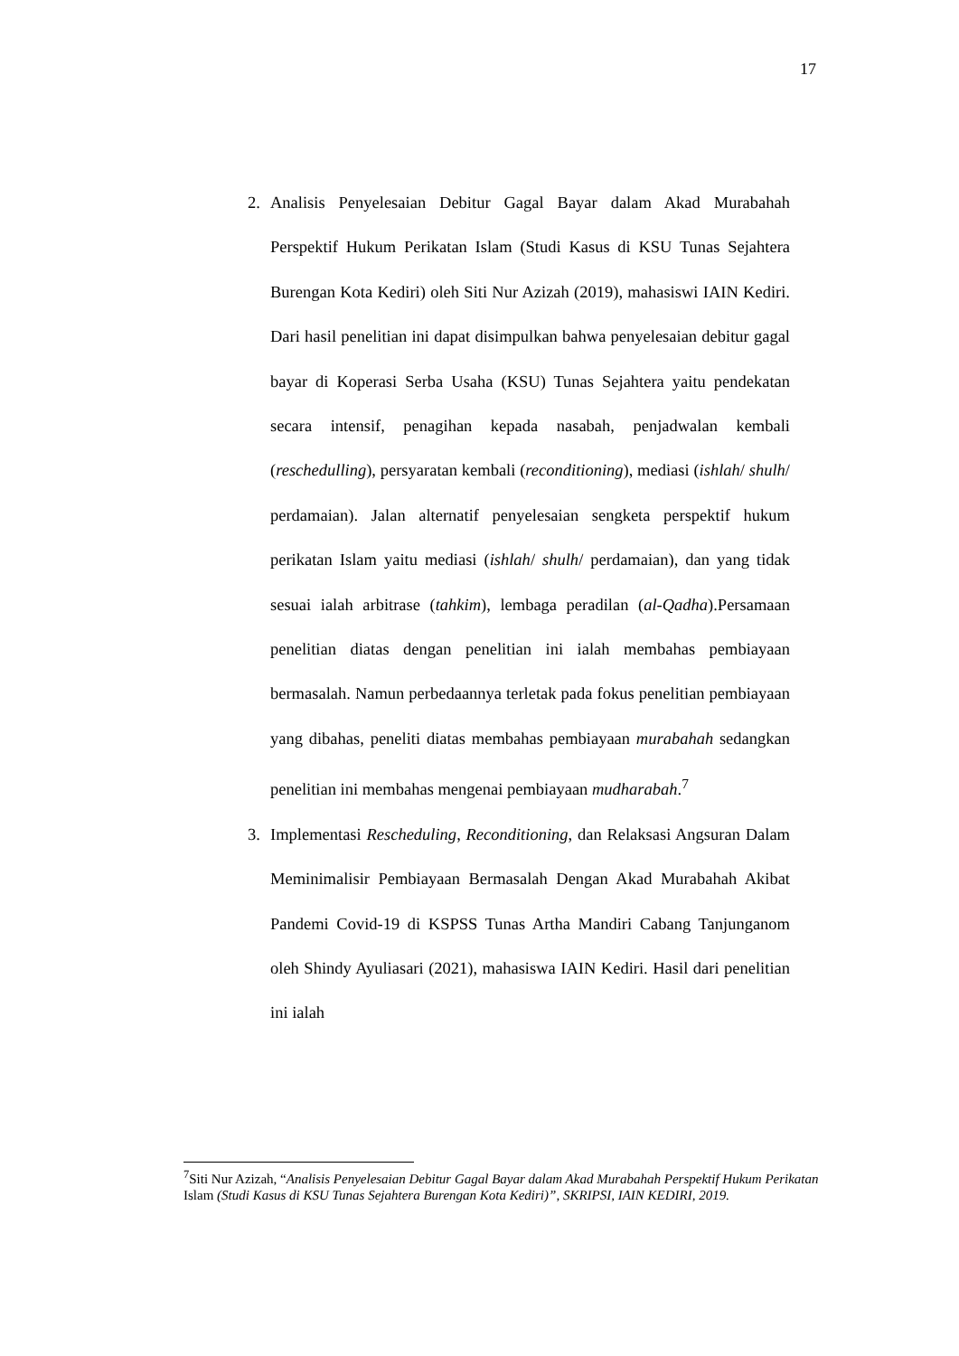17
2. Analisis Penyelesaian Debitur Gagal Bayar dalam Akad Murabahah Perspektif Hukum Perikatan Islam (Studi Kasus di KSU Tunas Sejahtera Burengan Kota Kediri) oleh Siti Nur Azizah (2019), mahasiswi IAIN Kediri. Dari hasil penelitian ini dapat disimpulkan bahwa penyelesaian debitur gagal bayar di Koperasi Serba Usaha (KSU) Tunas Sejahtera yaitu pendekatan secara intensif, penagihan kepada nasabah, penjadwalan kembali (reschedulling), persyaratan kembali (reconditioning), mediasi (ishlah/ shulh/ perdamaian). Jalan alternatif penyelesaian sengketa perspektif hukum perikatan Islam yaitu mediasi (ishlah/ shulh/ perdamaian), dan yang tidak sesuai ialah arbitrase (tahkim), lembaga peradilan (al-Qadha).Persamaan penelitian diatas dengan penelitian ini ialah membahas pembiayaan bermasalah. Namun perbedaannya terletak pada fokus penelitian pembiayaan yang dibahas, peneliti diatas membahas pembiayaan murabahah sedangkan penelitian ini membahas mengenai pembiayaan mudharabah.<sup>7</sup>
3. Implementasi Rescheduling, Reconditioning, dan Relaksasi Angsuran Dalam Meminimalisir Pembiayaan Bermasalah Dengan Akad Murabahah Akibat Pandemi Covid-19 di KSPSS Tunas Artha Mandiri Cabang Tanjunganom oleh Shindy Ayuliasari (2021), mahasiswa IAIN Kediri. Hasil dari penelitian ini ialah
<sup>7</sup> Siti Nur Azizah, “Analisis Penyelesaian Debitur Gagal Bayar dalam Akad Murabahah Perspektif Hukum Perikatan Islam (Studi Kasus di KSU Tunas Sejahtera Burengan Kota Kediri)”, SKRIPSI, IAIN KEDIRI, 2019.